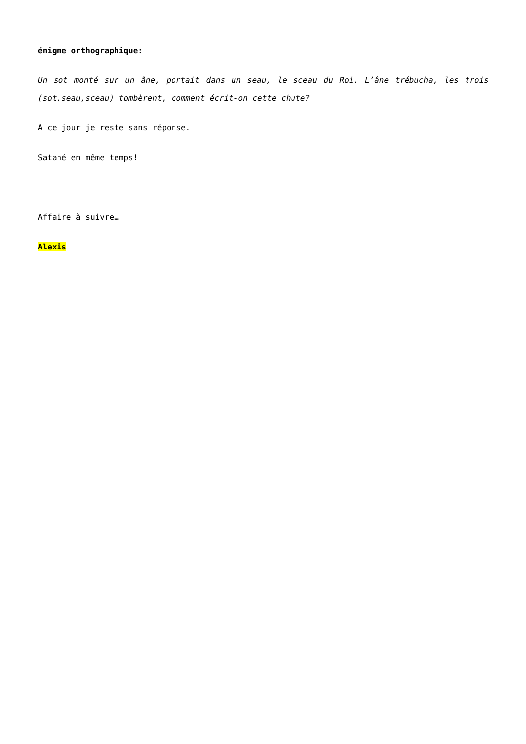énigme orthographique:
Un sot monté sur un âne, portait dans un seau, le sceau du Roi. L’âne trébucha, les trois (sot,seau,sceau) tombèrent, comment écrit-on cette chute?
A ce jour je reste sans réponse.
Satané en même temps!
Affaire à suivre…
Alexis